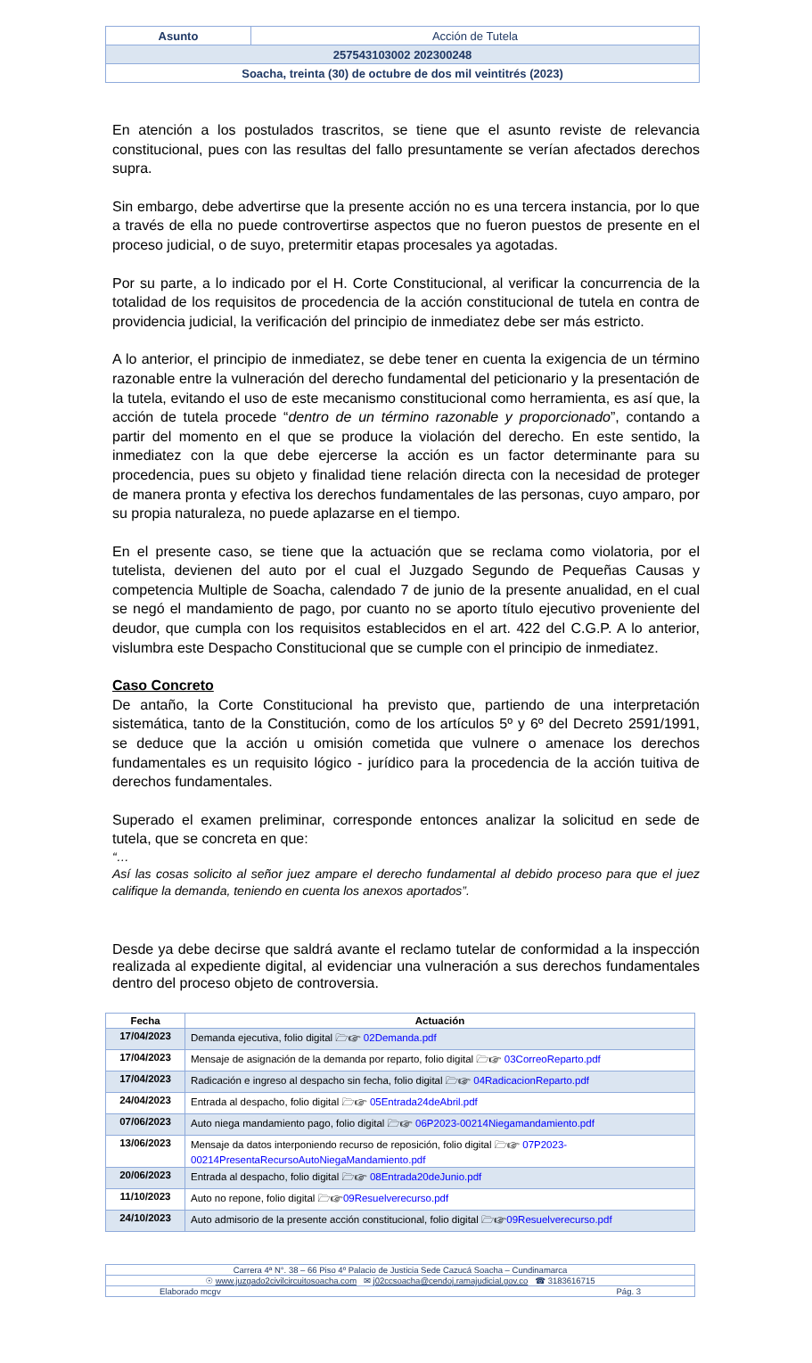| Asunto | Acción de Tutela |
| 257543103002 202300248 | |
| Soacha, treinta (30) de octubre de dos mil veintitrés (2023) | |
En atención a los postulados trascritos, se tiene que el asunto reviste de relevancia constitucional, pues con las resultas del fallo presuntamente se verían afectados derechos supra.
Sin embargo, debe advertirse que la presente acción no es una tercera instancia, por lo que a través de ella no puede controvertirse aspectos que no fueron puestos de presente en el proceso judicial, o de suyo, pretermitir etapas procesales ya agotadas.
Por su parte, a lo indicado por el H. Corte Constitucional, al verificar la concurrencia de la totalidad de los requisitos de procedencia de la acción constitucional de tutela en contra de providencia judicial, la verificación del principio de inmediatez debe ser más estricto.
A lo anterior, el principio de inmediatez, se debe tener en cuenta la exigencia de un término razonable entre la vulneración del derecho fundamental del peticionario y la presentación de la tutela, evitando el uso de este mecanismo constitucional como herramienta, es así que, la acción de tutela procede “dentro de un término razonable y proporcionado”, contando a partir del momento en el que se produce la violación del derecho. En este sentido, la inmediatez con la que debe ejercerse la acción es un factor determinante para su procedencia, pues su objeto y finalidad tiene relación directa con la necesidad de proteger de manera pronta y efectiva los derechos fundamentales de las personas, cuyo amparo, por su propia naturaleza, no puede aplazarse en el tiempo.
En el presente caso, se tiene que la actuación que se reclama como violatoria, por el tutelista, devienen del auto por el cual el Juzgado Segundo de Pequeñas Causas y competencia Multiple de Soacha, calendado 7 de junio de la presente anualidad, en el cual se negó el mandamiento de pago, por cuanto no se aporto título ejecutivo proveniente del deudor, que cumpla con los requisitos establecidos en el art. 422 del C.G.P. A lo anterior, vislumbra este Despacho Constitucional que se cumple con el principio de inmediatez.
Caso Concreto
De antaño, la Corte Constitucional ha previsto que, partiendo de una interpretación sistemática, tanto de la Constitución, como de los artículos 5º y 6º del Decreto 2591/1991, se deduce que la acción u omisión cometida que vulnere o amenace los derechos fundamentales es un requisito lógico - jurídico para la procedencia de la acción tuitiva de derechos fundamentales.
Superado el examen preliminar, corresponde entonces analizar la solicitud en sede de tutela, que se concreta en que:
“…
Así las cosas solicito al señor juez ampare el derecho fundamental al debido proceso para que el juez califique la demanda, teniendo en cuenta los anexos aportados”.
Desde ya debe decirse que saldrá avante el reclamo tutelar de conformidad a la inspección realizada al expediente digital, al evidenciar una vulneración a sus derechos fundamentales dentro del proceso objeto de controversia.
| Fecha | Actuación |
| --- | --- |
| 17/04/2023 | Demanda ejecutiva, folio digital 🗁☞ 02Demanda.pdf |
| 17/04/2023 | Mensaje de asignación de la demanda por reparto, folio digital 🗁☞ 03CorreoReparto.pdf |
| 17/04/2023 | Radicación e ingreso al despacho sin fecha, folio digital 🗁☞ 04RadicacionReparto.pdf |
| 24/04/2023 | Entrada al despacho, folio digital 🗁☞ 05Entrada24deAbril.pdf |
| 07/06/2023 | Auto niega mandamiento pago, folio digital 🗁☞ 06P2023-00214Niegamandamiento.pdf |
| 13/06/2023 | Mensaje da datos interponiendo recurso de reposición, folio digital 🗁☞ 07P2023-00214PresentaRecursoAutoNiegaMandamiento.pdf |
| 20/06/2023 | Entrada al despacho, folio digital 🗁☞ 08Entrada20deJunio.pdf |
| 11/10/2023 | Auto no repone, folio digital 🗁☞ 09Resuelverecurso.pdf |
| 24/10/2023 | Auto admisorio de la presente acción constitucional, folio digital 🗁☞ 09Resuelverecurso.pdf |
| Carrera 4ª N°. 38 – 66 Piso 4º Palacio de Justicia Sede Cazucá Soacha – Cundinamarca | |
| ☉ www.juzgado2civilcircuitosoacha.com ✉ j02ccsoacha@cendoj.ramajudicial.gov.co ☎ 3183616715 | |
| Elaborado mcgv | Pág. 3 |